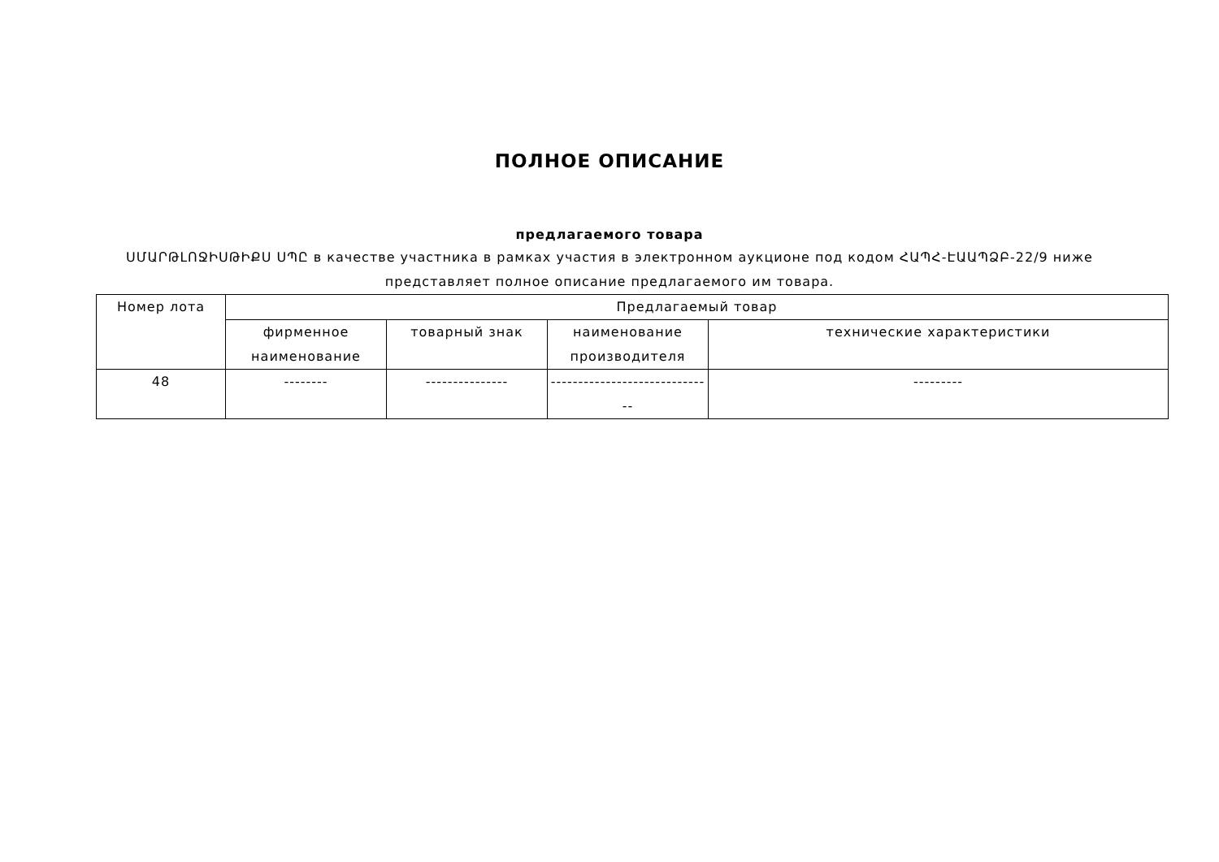ПОЛНОЕ ОПИСАНИЕ
предлагаемого товара
ՍՄԱՐԹԼՈՋԻՍԹԻՔՍ ՍՊԸ в качестве участника в рамках участия в электронном аукционе под кодом ՀԱՊՀ-ԷԱԱՊՁԲ-22/9 ниже представляет полное описание предлагаемого им товара.
| Номер лота | Предлагаемый товар | | | |
| --- | --- | --- | --- | --- |
| | фирменное наименование | товарный знак | наименование производителя | технические характеристики |
| 48 | -------- | --------------- | ------------------------------ | --------- |